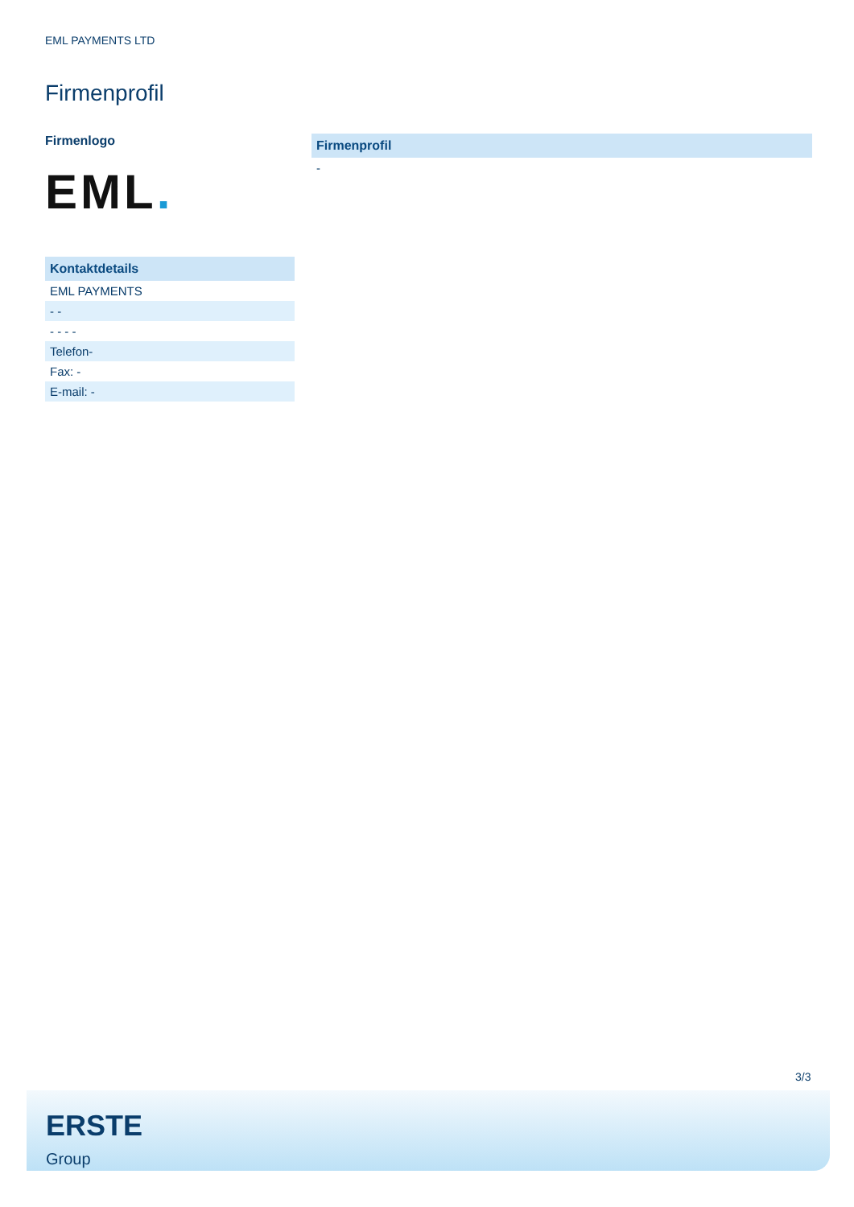EML PAYMENTS LTD
Firmenprofil
Firmenlogo
EML.
Kontaktdetails
EML PAYMENTS
- -
- - - -
Telefon-
Fax: -
E-mail: -
Firmenprofil
-
3/3
ERSTE
Group